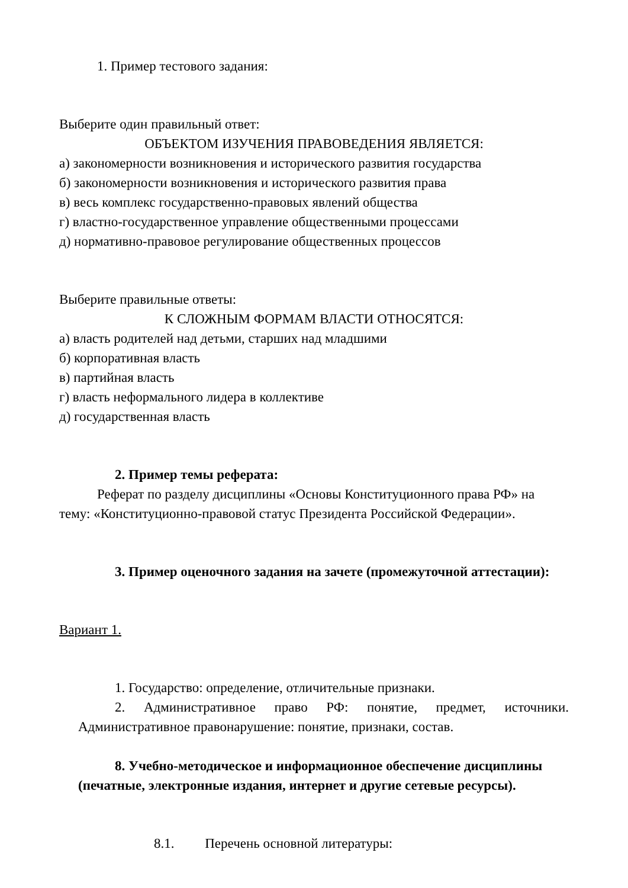1. Пример тестового задания:
Выберите один правильный ответ:
ОБЪЕКТОМ ИЗУЧЕНИЯ ПРАВОВЕДЕНИЯ ЯВЛЯЕТСЯ:
а) закономерности возникновения и исторического развития государства
б) закономерности возникновения и исторического развития права
в) весь комплекс государственно-правовых явлений общества
г) властно-государственное управление общественными процессами
д) нормативно-правовое регулирование общественных процессов
Выберите правильные ответы:
К СЛОЖНЫМ ФОРМАМ ВЛАСТИ ОТНОСЯТСЯ:
а) власть родителей над детьми, старших над младшими
б) корпоративная власть
в) партийная власть
г) власть неформального лидера в коллективе
д) государственная власть
2. Пример темы реферата:
Реферат по разделу дисциплины «Основы Конституционного права РФ» на тему: «Конституционно-правовой статус Президента Российской Федерации».
3. Пример оценочного задания на зачете (промежуточной аттестации):
Вариант 1.
1. Государство: определение, отличительные признаки.
2. Административное право РФ: понятие, предмет, источники. Административное правонарушение: понятие, признаки, состав.
8. Учебно-методическое и информационное обеспечение дисциплины (печатные, электронные издания, интернет и другие сетевые ресурсы).
8.1. Перечень основной литературы: